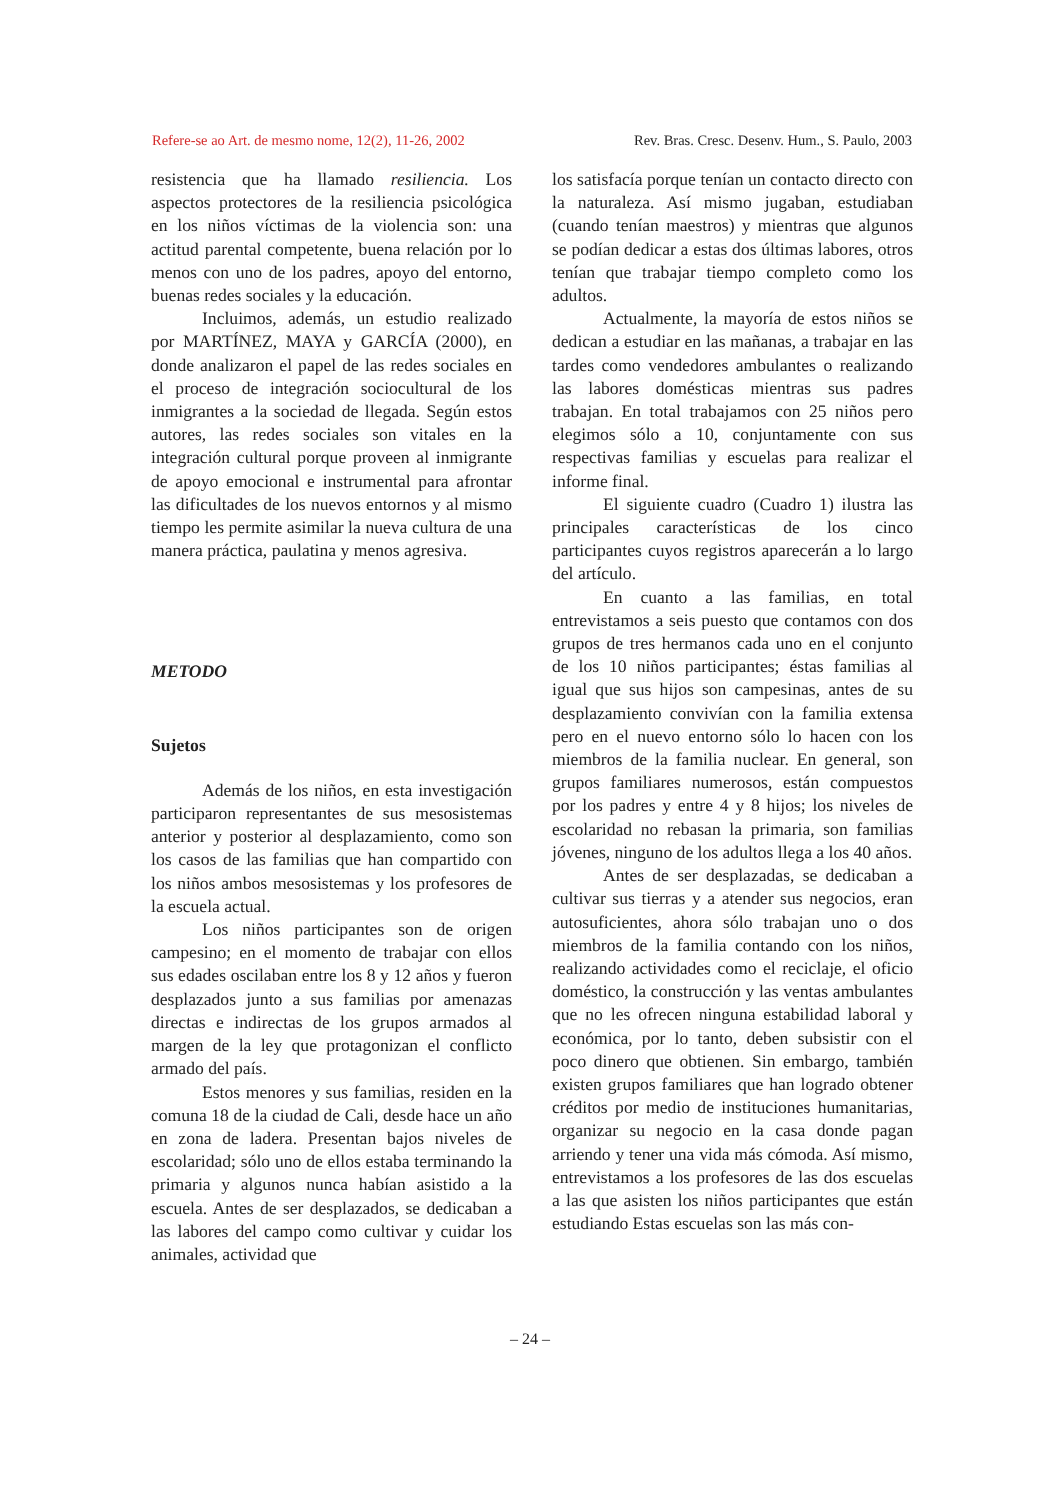Refere-se ao Art. de mesmo nome, 12(2), 11-26, 2002 Rev. Bras. Cresc. Desenv. Hum., S. Paulo, 2003
resistencia que ha llamado resiliencia. Los aspectos protectores de la resiliencia psicológica en los niños víctimas de la violencia son: una actitud parental competente, buena relación por lo menos con uno de los padres, apoyo del entorno, buenas redes sociales y la educación.
Incluimos, además, un estudio realizado por MARTÍNEZ, MAYA y GARCÍA (2000), en donde analizaron el papel de las redes sociales en el proceso de integración sociocultural de los inmigrantes a la sociedad de llegada. Según estos autores, las redes sociales son vitales en la integración cultural porque proveen al inmigrante de apoyo emocional e instrumental para afrontar las dificultades de los nuevos entornos y al mismo tiempo les permite asimilar la nueva cultura de una manera práctica, paulatina y menos agresiva.
METODO
Sujetos
Además de los niños, en esta investigación participaron representantes de sus mesosistemas anterior y posterior al desplazamiento, como son los casos de las familias que han compartido con los niños ambos mesosistemas y los profesores de la escuela actual.
Los niños participantes son de origen campesino; en el momento de trabajar con ellos sus edades oscilaban entre los 8 y 12 años y fueron desplazados junto a sus familias por amenazas directas e indirectas de los grupos armados al margen de la ley que protagonizan el conflicto armado del país.
Estos menores y sus familias, residen en la comuna 18 de la ciudad de Cali, desde hace un año en zona de ladera. Presentan bajos niveles de escolaridad; sólo uno de ellos estaba terminando la primaria y algunos nunca habían asistido a la escuela. Antes de ser desplazados, se dedicaban a las labores del campo como cultivar y cuidar los animales, actividad que
los satisfacía porque tenían un contacto directo con la naturaleza. Así mismo jugaban, estudiaban (cuando tenían maestros) y mientras que algunos se podían dedicar a estas dos últimas labores, otros tenían que trabajar tiempo completo como los adultos.
Actualmente, la mayoría de estos niños se dedican a estudiar en las mañanas, a trabajar en las tardes como vendedores ambulantes o realizando las labores domésticas mientras sus padres trabajan. En total trabajamos con 25 niños pero elegimos sólo a 10, conjuntamente con sus respectivas familias y escuelas para realizar el informe final.
El siguiente cuadro (Cuadro 1) ilustra las principales características de los cinco participantes cuyos registros aparecerán a lo largo del artículo.
En cuanto a las familias, en total entrevistamos a seis puesto que contamos con dos grupos de tres hermanos cada uno en el conjunto de los 10 niños participantes; éstas familias al igual que sus hijos son campesinas, antes de su desplazamiento convivían con la familia extensa pero en el nuevo entorno sólo lo hacen con los miembros de la familia nuclear. En general, son grupos familiares numerosos, están compuestos por los padres y entre 4 y 8 hijos; los niveles de escolaridad no rebasan la primaria, son familias jóvenes, ninguno de los adultos llega a los 40 años.
Antes de ser desplazadas, se dedicaban a cultivar sus tierras y a atender sus negocios, eran autosuficientes, ahora sólo trabajan uno o dos miembros de la familia contando con los niños, realizando actividades como el reciclaje, el oficio doméstico, la construcción y las ventas ambulantes que no les ofrecen ninguna estabilidad laboral y económica, por lo tanto, deben subsistir con el poco dinero que obtienen. Sin embargo, también existen grupos familiares que han logrado obtener créditos por medio de instituciones humanitarias, organizar su negocio en la casa donde pagan arriendo y tener una vida más cómoda. Así mismo, entrevistamos a los profesores de las dos escuelas a las que asisten los niños participantes que están estudiando Estas escuelas son las más con-
– 24 –